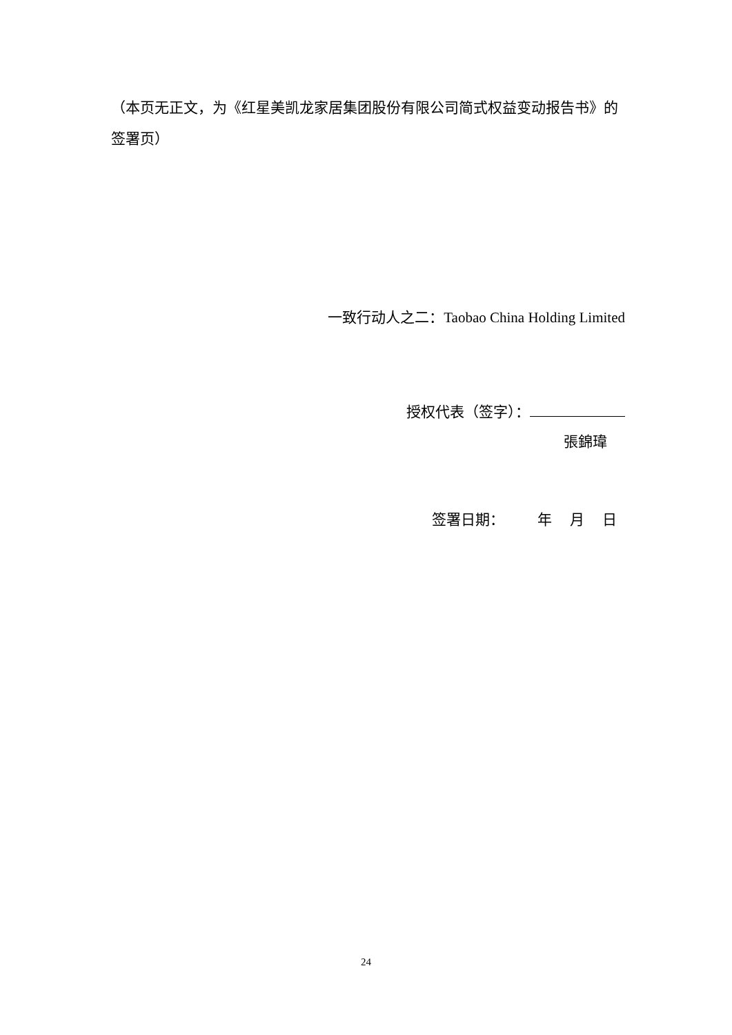（本页无正文，为《红星美凯龙家居集团股份有限公司简式权益变动报告书》的签署页）
一致行动人之二：Taobao China Holding Limited
授权代表（签字）：
張錦瑋
签署日期： 年 月 日
24